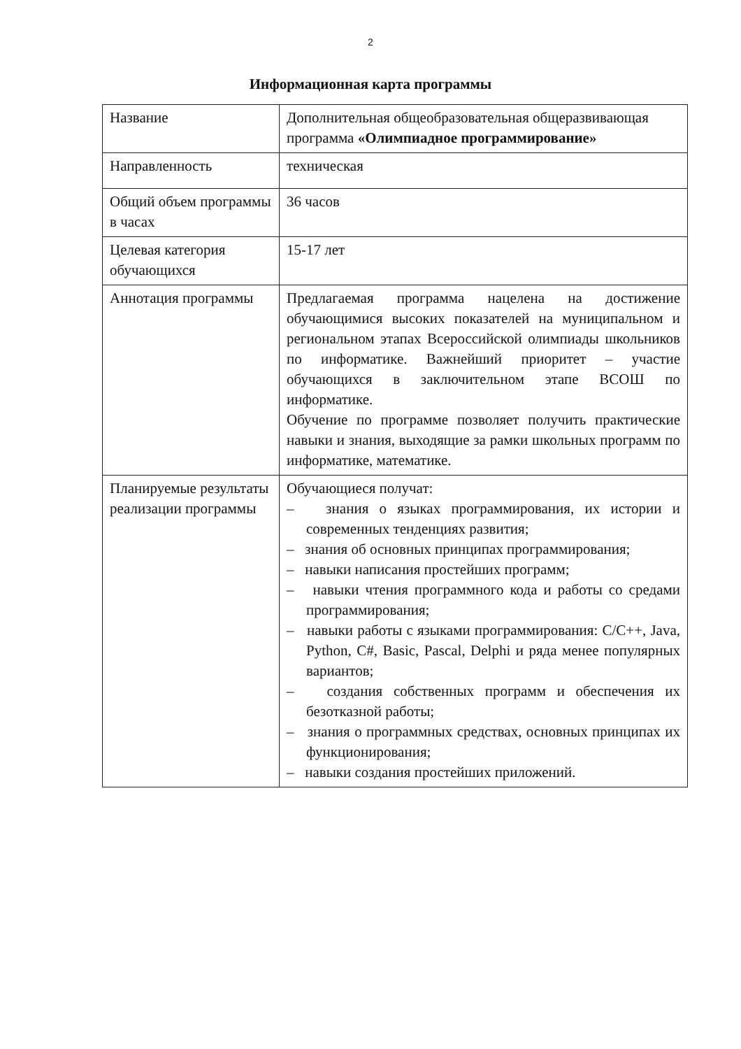2
Информационная карта программы
| Название | Дополнительная общеобразовательная общеразвивающая программа «Олимпиадное программирование» |
| Направленность | техническая |
| Общий объем программы в часах | 36 часов |
| Целевая категория обучающихся | 15-17 лет |
| Аннотация программы | Предлагаемая программа нацелена на достижение обучающимися высоких показателей на муниципальном и региональном этапах Всероссийской олимпиады школьников по информатике. Важнейший приоритет – участие обучающихся в заключительном этапе ВСОШ по информатике. Обучение по программе позволяет получить практические навыки и знания, выходящие за рамки школьных программ по информатике, математике. |
| Планируемые результаты реализации программы | Обучающиеся получат: – знания о языках программирования, их истории и современных тенденциях развития; – знания об основных принципах программирования; – навыки написания простейших программ; – навыки чтения программного кода и работы со средами программирования; – навыки работы с языками программирования: C/C++, Java, Python, C#, Basic, Pascal, Delphi и ряда менее популярных вариантов; – создания собственных программ и обеспечения их безотказной работы; – знания о программных средствах, основных принципах их функционирования; – навыки создания простейших приложений. |